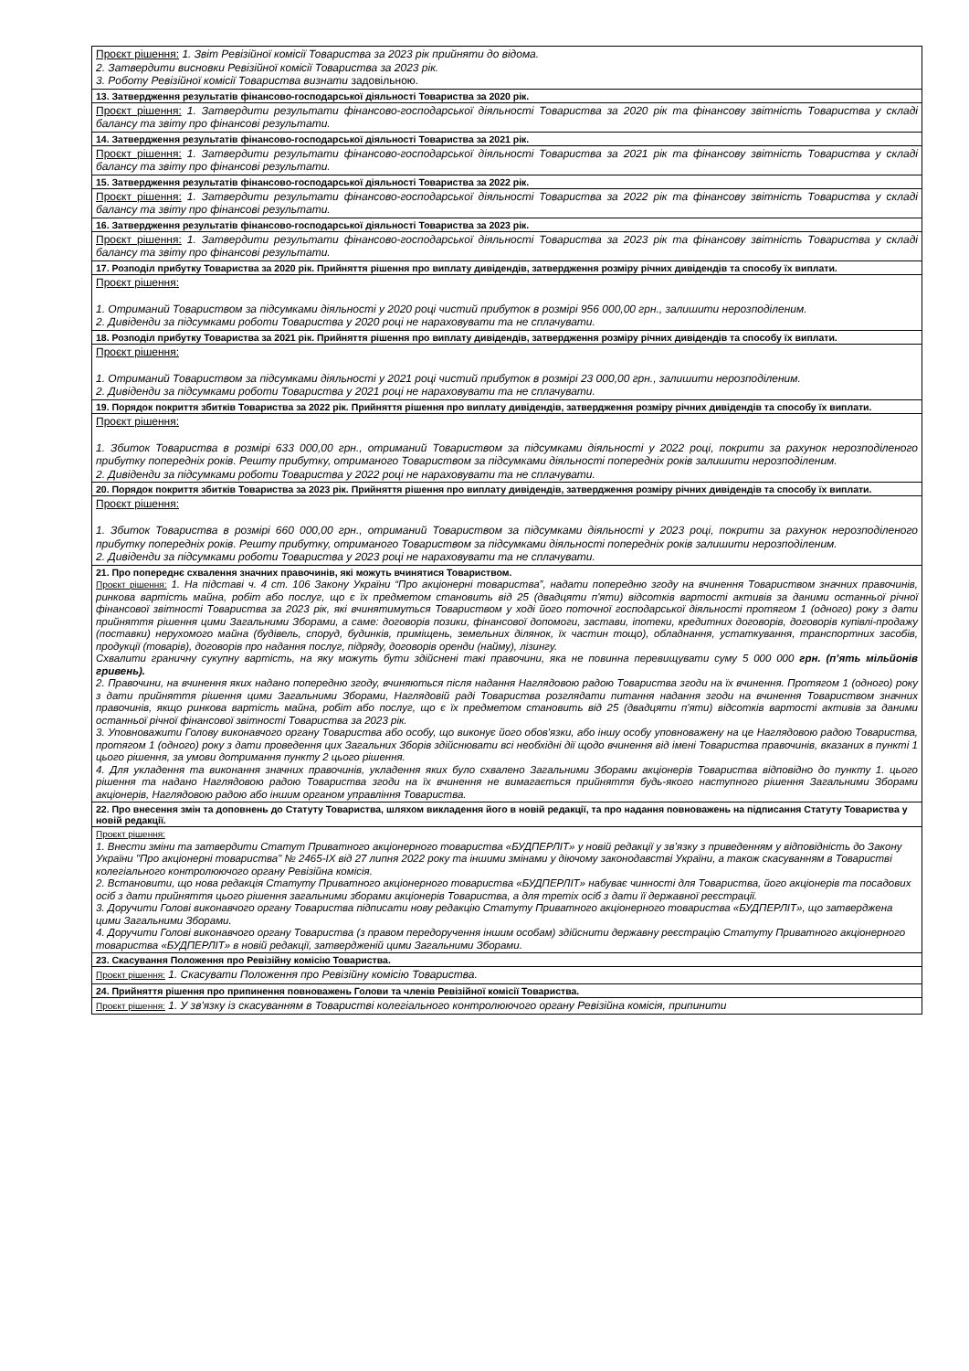| Проєкт рішення: 1. Звіт Ревізійної комісії Товариства за 2023 рік прийняти до відома. 2. Затвердити висновки Ревізійної комісії Товариства за 2023 рік. 3. Роботу Ревізійної комісії Товариства визнати задовільною. |
| 13. Затвердження результатів фінансово-господарської діяльності Товариства за 2020 рік. |
| Проєкт рішення: 1. Затвердити результати фінансово-господарської діяльності Товариства за 2020 рік та фінансову звітність Товариства у складі балансу та звіту про фінансові результати. |
| 14. Затвердження результатів фінансово-господарської діяльності Товариства за 2021 рік. |
| Проєкт рішення: 1. Затвердити результати фінансово-господарської діяльності Товариства за 2021 рік та фінансову звітність Товариства у складі балансу та звіту про фінансові результати. |
| 15. Затвердження результатів фінансово-господарської діяльності Товариства за 2022 рік. |
| Проєкт рішення: 1. Затвердити результати фінансово-господарської діяльності Товариства за 2022 рік та фінансову звітність Товариства у складі балансу та звіту про фінансові результати. |
| 16. Затвердження результатів фінансово-господарської діяльності Товариства за 2023 рік. |
| Проєкт рішення: 1. Затвердити результати фінансово-господарської діяльності Товариства за 2023 рік та фінансову звітність Товариства у складі балансу та звіту про фінансові результати. |
| 17. Розподіл прибутку Товариства за 2020 рік. Прийняття рішення про виплату дивідендів, затвердження розміру річних дивідендів та способу їх виплати. |
| Проєкт рішення: 1. Отриманий Товариством за підсумками діяльності у 2020 році чистий прибуток в розмірі 956 000,00 грн., залишити нерозподіленим. 2. Дивіденди за підсумками роботи Товариства у 2020 році не нараховувати та не сплачувати. |
| 18. Розподіл прибутку Товариства за 2021 рік. Прийняття рішення про виплату дивідендів, затвердження розміру річних дивідендів та способу їх виплати. |
| Проєкт рішення: 1. Отриманий Товариством за підсумками діяльності у 2021 році чистий прибуток в розмірі 23 000,00 грн., залишити нерозподіленим. 2. Дивіденди за підсумками роботи Товариства у 2021 році не нараховувати та не сплачувати. |
| 19. Порядок покриття збитків Товариства за 2022 рік. Прийняття рішення про виплату дивідендів, затвердження розміру річних дивідендів та способу їх виплати. |
| Проєкт рішення: 1. Збиток Товариства в розмірі 633 000,00 грн., отриманий Товариством за підсумками діяльності у 2022 році, покрити за рахунок нерозподіленого прибутку попередніх років. Решту прибутку, отриманого Товариством за підсумками діяльності попередніх років залишити нерозподіленим. 2. Дивіденди за підсумками роботи Товариства у 2022 році не нараховувати та не сплачувати. |
| 20. Порядок покриття збитків Товариства за 2023 рік. Прийняття рішення про виплату дивідендів, затвердження розміру річних дивідендів та способу їх виплати. |
| Проєкт рішення: 1. Збиток Товариства в розмірі 660 000,00 грн., отриманий Товариством за підсумками діяльності у 2023 році, покрити за рахунок нерозподіленого прибутку попередніх років. Решту прибутку, отриманого Товариством за підсумками діяльності попередніх років залишити нерозподіленим. 2. Дивіденди за підсумками роботи Товариства у 2023 році не нараховувати та не сплачувати. |
| 21. Про попереднє схвалення значних правочинів, які можуть вчинятися Товариством. Проєкт рішення: 1. На підставі ч. 4 ст. 106 Закону України “Про акціонерні товариства”, надати попередню згоду на вчинення Товариством значних правочинів, ринкова вартість майна, робіт або послуг, що є їх предметом становить від 25 (двадцяти п'яти) відсотків вартості активів за даними останньої річної фінансової звітності Товариства за 2023 рік, які вчинятимуться Товариством у ході його поточної господарської діяльності протягом 1 (одного) року з дати прийняття рішення цими Загальними Зборами, а саме: договорів позики, фінансової допомоги, застави, іпотеки, кредитних договорів, договорів купівлі-продажу (поставки) нерухомого майна (будівель, споруд, будинків, приміщень, земельних ділянок, їх частин тощо), обладнання, устаткування, транспортних засобів, продукції (товарів), договорів про надання послуг, підряду, договорів оренди (найму), лізингу. Схвалити граничну сукупну вартість, на яку можуть бути здійснені такі правочини, яка не повинна перевищувати суму 5 000 000 грн. (п’ять мільйонів гривень). 2. Правочини, на вчинення яких надано попередню згоду, вчиняються після надання Наглядовою радою Товариства згоди на їх вчинення. Протягом 1 (одного) року з дати прийняття рішення цими Загальними Зборами, Наглядовій раді Товариства розглядати питання надання згоди на вчинення Товариством значних правочинів, якщо ринкова вартість майна, робіт або послуг, що є їх предметом становить від 25 (двадцяти п'яти) відсотків вартості активів за даними останньої річної фінансової звітності Товариства за 2023 рік. 3. Уповноважити Голову виконавчого органу Товариства або особу, що виконує його обов'язки, або іншу особу уповноважену на це Наглядовою радою Товариства, протягом 1 (одного) року з дати проведення цих Загальних Зборів здійснювати всі необхідні дії щодо вчинення від імені Товариства правочинів, вказаних в пункті 1 цього рішення, за умови дотримання пункту 2 цього рішення. 4. Для укладення та виконання значних правочинів, укладення яких було схвалено Загальними Зборами акціонерів Товариства відповідно до пункту 1. цього рішення та надано Наглядовою радою Товариства згоди на їх вчинення не вимагається прийняття будь-якого наступного рішення Загальними Зборами акціонерів, Наглядовою радою або іншим органом управління Товариства. |
| 22. Про внесення змін та доповнень до Статуту Товариства, шляхом викладення його в новій редакції, та про надання повноважень на підписання Статуту Товариства у новій редакції. |
| Проєкт рішення: 1. Внести зміни та затвердити Статут Приватного акціонерного товариства «БУДПЕРЛІТ» у новій редакції у зв’язку з приведенням у відповідність до Закону України "Про акціонерні товариства" № 2465-IX від 27 липня 2022 року та іншими змінами у діючому законодавстві України, а також скасуванням в Товаристві колегіального контролюючого органу Ревізійна комісія. 2. Встановити, що нова редакція Статуту Приватного акціонерного товариства «БУДПЕРЛІТ» набуває чинності для Товариства, його акціонерів та посадових осіб з дати прийняття цього рішення загальними зборами акціонерів Товариства, а для третіх осіб з дати її державної реєстрації. 3. Доручити Голові виконавчого органу Товариства підписати нову редакцію Статуту Приватного акціонерного товариства «БУДПЕРЛІТ», що затверджена цими Загальними Зборами. 4. Доручити Голові виконавчого органу Товариства (з правом передоручення іншим особам) здійснити державну реєстрацію Статуту Приватного акціонерного товариства «БУДПЕРЛІТ» в новій редакції, затвердженій цими Загальними Зборами. |
| 23. Скасування Положення про Ревізійну комісію Товариства. |
| Проєкт рішення: 1. Скасувати Положення про Ревізійну комісію Товариства. |
| 24. Прийняття рішення про припинення повноважень Голови та членів Ревізійної комісії Товариства. |
| Проєкт рішення: 1. У зв'язку із скасуванням в Товаристві колегіального контролюючого органу Ревізійна комісія, припинити |